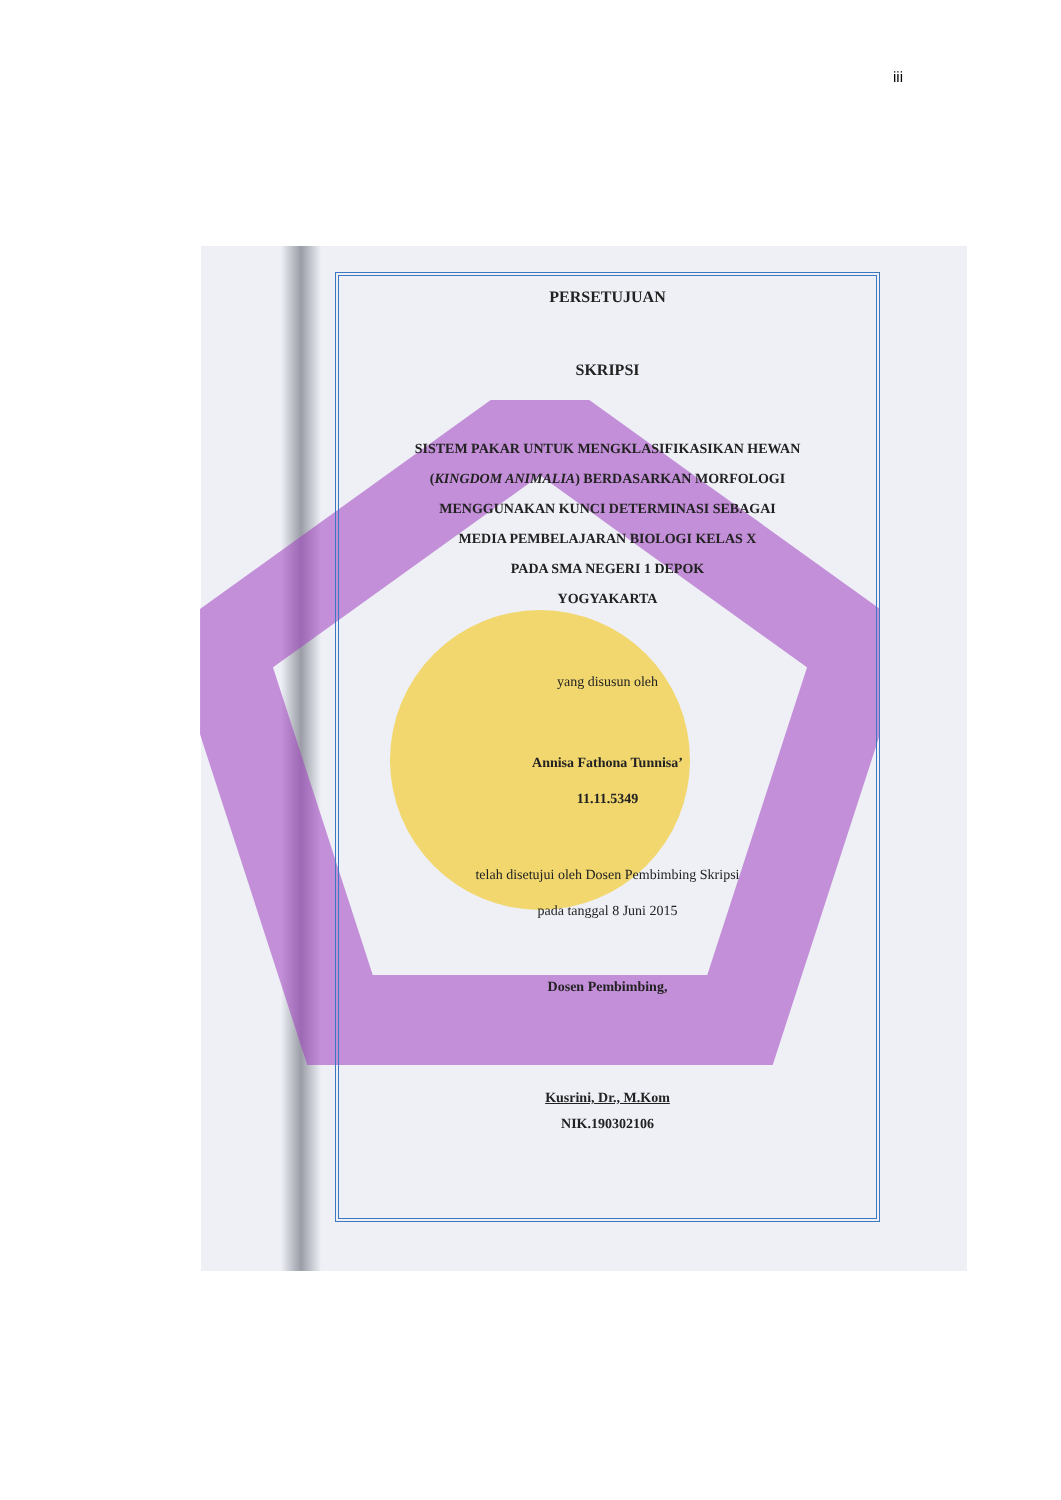iii
PERSETUJUAN
SKRIPSI
SISTEM PAKAR UNTUK MENGKLASIFIKASIKAN HEWAN
(KINGDOM ANIMALIA) BERDASARKAN MORFOLOGI
MENGGUNAKAN KUNCI DETERMINASI SEBAGAI
MEDIA PEMBELAJARAN BIOLOGI KELAS X
PADA SMA NEGERI 1 DEPOK
YOGYAKARTA
yang disusun oleh
Annisa Fathona Tunnisa’
11.11.5349
telah disetujui oleh Dosen Pembimbing Skripsi
pada tanggal 8 Juni 2015
Dosen Pembimbing,
Kusrini, Dr., M.Kom
NIK.190302106